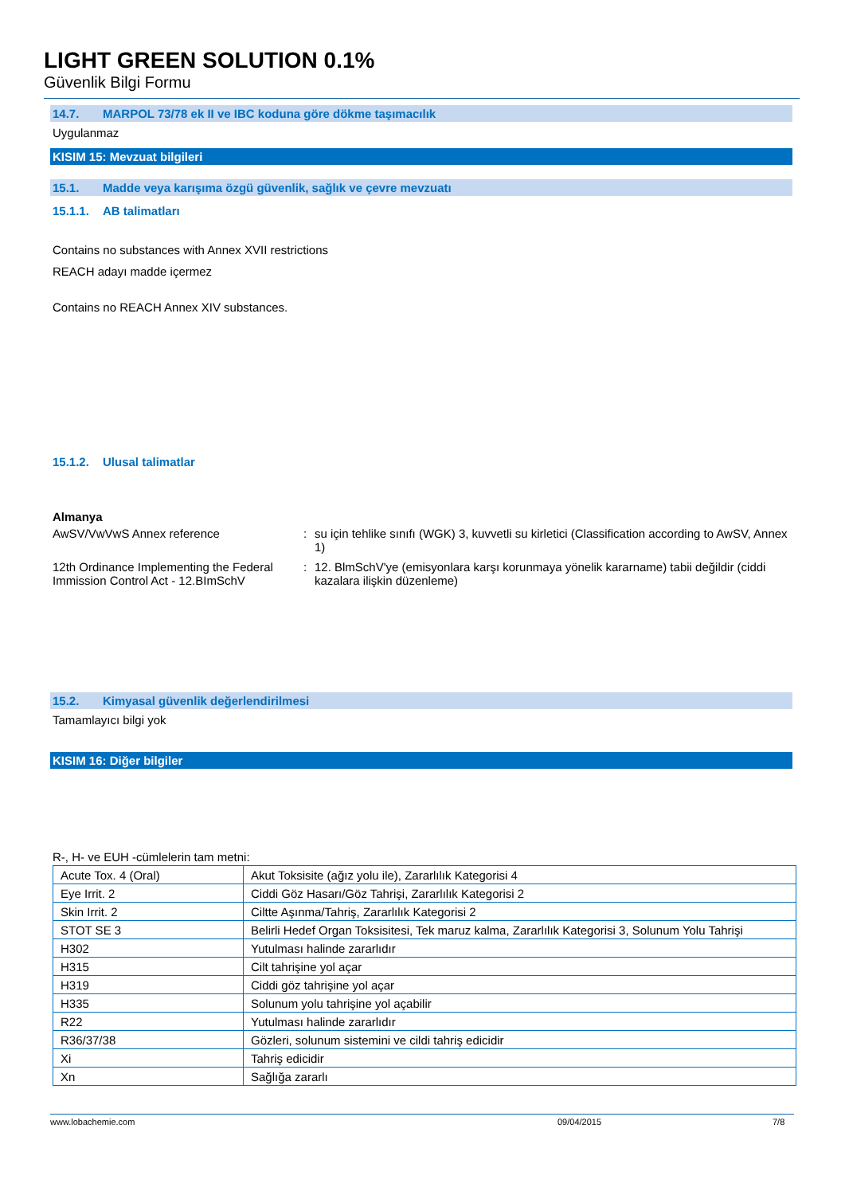LIGHT GREEN SOLUTION 0.1%
Güvenlik Bilgi Formu
14.7. MARPOL 73/78 ek II ve IBC koduna göre dökme taşımacılık
Uygulanmaz
KISIM 15: Mevzuat bilgileri
15.1. Madde veya karışıma özgü güvenlik, sağlık ve çevre mevzuatı
15.1.1. AB talimatları
Contains no substances with Annex XVII restrictions
REACH adayı madde içermez
Contains no REACH Annex XIV substances.
15.1.2. Ulusal talimatlar
Almanya
AwSV/VwVwS Annex reference : su için tehlike sınıfı (WGK) 3, kuvvetli su kirletici (Classification according to AwSV, Annex 1)
12th Ordinance Implementing the Federal Immission Control Act - 12.BImSchV
: 12. BlmSchV'ye (emisyonlara karşı korunmaya yönelik kararname) tabii değildir (ciddi kazalara ilişkin düzenleme)
15.2. Kimyasal güvenlik değerlendirilmesi
Tamamlayıcı bilgi yok
KISIM 16: Diğer bilgiler
R-, H- ve EUH -cümlelerin tam metni:
| Acute Tox. 4 (Oral) | Akut Toksisite (ağız yolu ile), Zararlılık Kategorisi 4 |
| Eye Irrit. 2 | Ciddi Göz Hasarı/Göz Tahrişi, Zararlılık Kategorisi 2 |
| Skin Irrit. 2 | Ciltte Aşınma/Tahriş, Zararlılık Kategorisi 2 |
| STOT SE 3 | Belirli Hedef Organ Toksisitesi, Tek maruz kalma, Zararlılık Kategorisi 3, Solunum Yolu Tahrişi |
| H302 | Yutulması halinde zararlıdır |
| H315 | Cilt tahrişine yol açar |
| H319 | Ciddi göz tahrişine yol açar |
| H335 | Solunum yolu tahrişine yol açabilir |
| R22 | Yutulması halinde zararlıdır |
| R36/37/38 | Gözleri, solunum sistemini ve cildi tahriş edicidir |
| Xi | Tahriş edicidir |
| Xn | Sağlığa zararlı |
www.lobachemie.com 09/04/2015 7/8